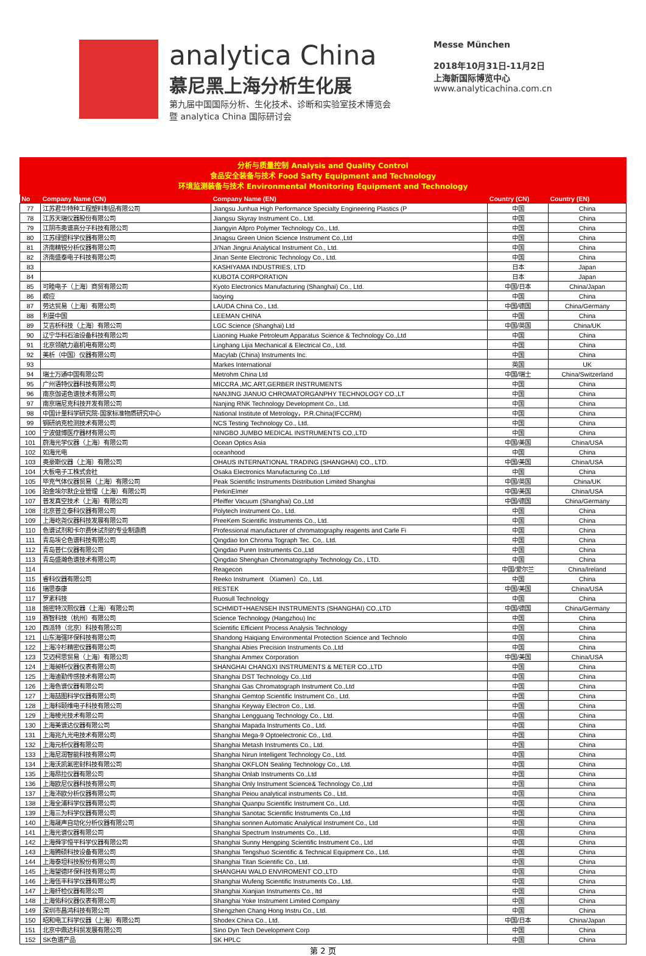analytica China
慕尼黑上海分析生化展
第九届中国国际分析、生化技术、诊断和实验室技术博览会
暨 analytica China 国际研讨会
Messe München
2018年10月31日-11月2日
上海新国际博览中心
www.analyticachina.com.cn
分析与质量控制 Analysis and Quality Control
食品安全装备与技术 Food Safty Equipment and Technology
环境监测装备与技术 Environmental Monitoring Equipment and Technology
| No | Company Name (CN) | Company Name (EN) | Country (CN) | Country (EN) |
| --- | --- | --- | --- | --- |
| 77 | 江苏君华特种工程塑料制品有限公司 | Jiangsu Junhua High Performance Specialty Engineering Plastics (P | 中国 | China |
| 78 | 江苏天瑞仪器股份有限公司 | Jiangsu Skyray Instrument Co., Ltd. | 中国 | China |
| 79 | 江阴市奥谱高分子科技有限公司 | Jiangyin Allpro Polymer Technology Co., Ltd. | 中国 | China |
| 80 | 江苏绿盟科学仪器有限公司 | Jinagsu Green Union Science Instrument Co.,Ltd | 中国 | China |
| 81 | 济南精锐分析仪器有限公司 | Ji'Nan Jingrui Analytical Instrument Co., Ltd. | 中国 | China |
| 82 | 济南盛泰电子科技有限公司 | Jinan Sente Electronic Technology Co., Ltd. | 中国 | China |
| 83 | | KASHIYAMA INDUSTRIES, LTD | 日本 | Japan |
| 84 | | KUBOTA CORPORATION | 日本 | Japan |
| 85 | 可睦电子（上海）商贸有限公司 | Kyoto Electronics Manufacturing (Shanghai) Co., Ltd. | 中国/日本 | China/Japan |
| 86 | 崂应 | laoying | 中国 | China |
| 87 | 劳达贸易（上海）有限公司 | LAUDA China Co., Ltd. | 中国/德国 | China/Germany |
| 88 | 利曼中国 | LEEMAN CHINA | 中国 | China |
| 89 | 艾吉析科技（上海）有限公司 | LGC Science (Shanghai) Ltd | 中国/英国 | China/UK |
| 90 | 辽宁华科石油设备科技有限公司 | Liaoning Huake Petroleum Apparatus Science & Technology Co.,Ltd | 中国 | China |
| 91 | 北京领航力嘉机电有限公司 | Linghang Lijia Mechanical & Electrical Co., Ltd. | 中国 | China |
| 92 | 美析（中国）仪器有限公司 | Macylab (China) Instruments Inc. | 中国 | China |
| 93 | | Markes International | 英国 | UK |
| 94 | 瑞士万通中国有限公司 | Metrohm China Ltd | 中国/瑞士 | China/Switzerland |
| 95 | 广州语特仪器科技有限公司 | MICCRA ,MC.ART,GERBER INSTRUMENTS | 中国 | China |
| 96 | 南京伽诺色谱技术有限公司 | NANJING JIANUO CHROMATORGANPHY TECHNOLOGY CO.,LT | 中国 | China |
| 97 | 南京瑞尼克科技开发有限公司 | Nanjing RNK Technology Development Co., Ltd. | 中国 | China |
| 98 | 中国计量科学研究院-国家标准物质研究中心 | National Institute of Metrology，P.R.China(IFCCRM) | 中国 | China |
| 99 | 钢研纳克检测技术有限公司 | NCS Testing Technology Co., Ltd. | 中国 | China |
| 100 | 宁波健博医疗器材有限公司 | NINGBO JUMBO MEDICAL INSTRUMENTS CO.,LTD | 中国 | China |
| 101 | 蔚海光学仪器（上海）有限公司 | Ocean Optics Asia | 中国/美国 | China/USA |
| 102 | 如海光电 | oceanhood | 中国 | China |
| 103 | 奥豪斯仪器（上海）有限公司 | OHAUS INTERNATIONAL TRADING (SHANGHAI) CO., LTD. | 中国/美国 | China/USA |
| 104 | 大板电子工株式会社 | Osaka Electronics Manufacturing Co.,Ltd | 中国 | China |
| 105 | 毕克气体仪器贸易（上海）有限公司 | Peak Scientific Instruments Distribution Limited Shanghai | 中国/英国 | China/UK |
| 106 | 珀金埃尔默企业管理（上海）有限公司 | PerkinElmer | 中国/美国 | China/USA |
| 107 | 普发真空技术（上海）有限公司 | Pfeiffer Vacuum (Shanghai) Co.,Ltd | 中国/德国 | China/Germany |
| 108 | 北京普立泰科仪器有限公司 | Polytech Instrument Co., Ltd. | 中国 | China |
| 109 | 上海屹尧仪器科技发展有限公司 | PreeKem Scientific Instruments Co., Ltd. | 中国 | China |
| 110 | 色谱试剂和卡尔费休试剂的专业制造商 | Professional manufacturer of chromatography reagents and Carle Fi | 中国 | China |
| 111 | 青岛埃仑色谱科技有限公司 | Qingdao Ion Chroma Tograph Tec. Co,. Ltd. | 中国 | China |
| 112 | 青岛普仁仪器有限公司 | Qingdao Puren Instruments Co.,Ltd | 中国 | China |
| 113 | 青岛盛瀚色谱技术有限公司 | Qingdao Shenghan Chromatography Technology Co., LTD. | 中国 | China |
| 114 | | Reagecon | 中国/爱尔兰 | China/Ireland |
| 115 | 睿科仪器有限公司 | Reeko Instrument （Xiamen）Co., Ltd. | 中国 | China |
| 116 | 瑞思泰康 | RESTEK | 中国/美国 | China/USA |
| 117 | 罗素科技 | Ruosull Technology | 中国 | China |
| 118 | 施密特汉熙仪器（上海）有限公司 | SCHMIDT+HAENSEH INSTRUMENTS (SHANGHAI) CO.,LTD | 中国/德国 | China/Germany |
| 119 | 赛智科技（杭州）有限公司 | Science Technology (Hangzhou) Inc | 中国 | China |
| 120 | 西派特（北京）科技有限公司 | Scientific Efficient Process Analysis Technology | 中国 | China |
| 121 | 山东海强环保科技有限公司 | Shandong Haiqiang Environmental Protection Science and Technolo | 中国 | China |
| 122 | 上海冷杉精密仪器有限公司 | Shanghai Abies Precision Instruments Co.,Ltd | 中国 | China |
| 123 | 艾迈柯思贸易（上海）有限公司 | Shanghai Ammex Corporation | 中国/美国 | China/USA |
| 124 | 上海昶析仪器仪表有限公司 | SHANGHAI CHANGXI INSTRUMENTS & METER CO.,LTD | 中国 | China |
| 125 | 上海迪勤传感技术有限公司 | Shanghai DST Technology Co.,Ltd | 中国 | China |
| 126 | 上海色谱仪器有限公司 | Shanghai Gas Chromatograph Instrument Co.,Ltd | 中国 | China |
| 127 | 上海喆图科学仪器有限公司 | Shanghai Gemtop Scientific Instrument Co., Ltd. | 中国 | China |
| 128 | 上海科颐维电子科技有限公司 | Shanghai Keyway Electron Co., Ltd. | 中国 | China |
| 129 | 上海棱光技术有限公司 | Shanghai Lengguang Technology Co., Ltd. | 中国 | China |
| 130 | 上海美谱达仪器有限公司 | Shanghai Mapada Instruments Co., Ltd. | 中国 | China |
| 131 | 上海兆九光电技术有限公司 | Shanghai Mega-9 Optoelectronic Co., Ltd. | 中国 | China |
| 132 | 上海元析仪器有限公司 | Shanghai Metash Instruments Co., Ltd. | 中国 | China |
| 133 | 上海尼润智能科技有限公司 | Shanghai Nirun Intelligent Technology Co., Ltd. | 中国 | China |
| 134 | 上海沃凯氟密封科技有限公司 | Shanghai OKFLON Sealing Technology Co., Ltd. | 中国 | China |
| 135 | 上海昂拉仪器有限公司 | Shanghai Onlab Instruments Co.,Ltd | 中国 | China |
| 136 | 上海欧尼仪器科技有限公司 | Shanghai Only Instrument Science& Technology Co.,Ltd | 中国 | China |
| 137 | 上海沛欧分析仪器有限公司 | Shanghai Peiou analytical instruments Co., Ltd. | 中国 | China |
| 138 | 上海全浦科学仪器有限公司 | Shanghai Quanpu Scientific Instrument Co., Ltd. | 中国 | China |
| 139 | 上海三为科学仪器有限公司 | Shanghai Sanotac Scientific Instruments Co.,Ltd | 中国 | China |
| 140 | 上海晟声自动化分析仪器有限公司 | Shanghai sonnen Automatic Analytical Instrument Co., Ltd | 中国 | China |
| 141 | 上海光谱仪器有限公司 | Shanghai Spectrum Instruments Co., Ltd. | 中国 | China |
| 142 | 上海舜宇恒平科学仪器有限公司 | Shanghai Sunny Hengping Scientific Instrument Co., Ltd | 中国 | China |
| 143 | 上海腾硕科技设备有限公司 | Shanghai Tengshuo Scientific & Technical Equipment Co., Ltd. | 中国 | China |
| 144 | 上海泰坦科技股份有限公司 | Shanghai Titan Scientific Co., Ltd. | 中国 | China |
| 145 | 上海望德环保科技有限公司 | SHANGHAI WALD ENVIROMENT CO.,LTD | 中国 | China |
| 146 | 上海伍丰科学仪器有限公司 | Shanghai Wufeng Scientific Instruments Co., Ltd. | 中国 | China |
| 147 | 上海纤检仪器有限公司 | Shanghai Xianjian Instruments Co., ltd | 中国 | China |
| 148 | 上海佑科仪器仪表有限公司 | Shanghai Yoke Instrument Limited Company | 中国 | China |
| 149 | 深圳市昌鸿科技有限公司 | Shengzhen Chang Hong Instru Co., Ltd. | 中国 | China |
| 150 | 昭和电工科学仪器（上海）有限公司 | Shodex China Co., Ltd. | 中国/日本 | China/Japan |
| 151 | 北京中鼎达科贸发展有限公司 | Sino Dyn Tech Development Corp | 中国 | China |
| 152 | SK色谱产品 | SK HPLC | 中国 | China |
第 2 页